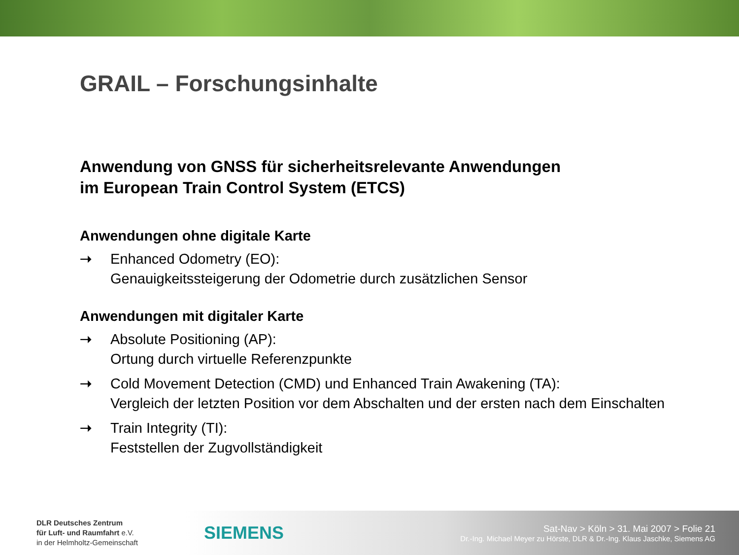GRAIL – Forschungsinhalte
Anwendung von GNSS für sicherheitsrelevante Anwendungen
im European Train Control System (ETCS)
Anwendungen ohne digitale Karte
➝ Enhanced Odometry (EO):
Genauigkeitssteigerung der Odometrie durch zusätzlichen Sensor
Anwendungen mit digitaler Karte
➝ Absolute Positioning (AP):
Ortung durch virtuelle Referenzpunkte
➝ Cold Movement Detection (CMD) und Enhanced Train Awakening (TA):
Vergleich der letzten Position vor dem Abschalten und der ersten nach dem Einschalten
➝ Train Integrity (TI):
Feststellen der Zugvollständigkeit
DLR Deutsches Zentrum
für Luft- und Raumfahrt e.V.
in der Helmholtz-Gemeinschaft
SIEMENS
Sat-Nav > Köln > 31. Mai 2007 > Folie 21
Dr.-Ing. Michael Meyer zu Hörste, DLR & Dr.-Ing. Klaus Jaschke, Siemens AG